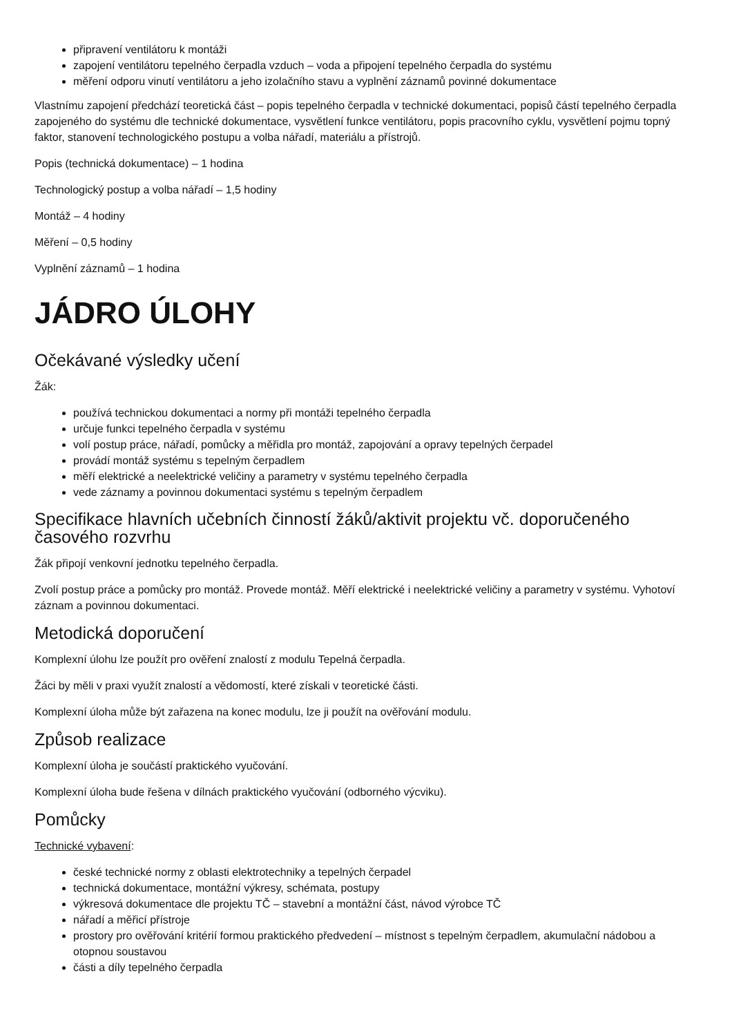připravení ventilátoru k montáži
zapojení ventilátoru tepelného čerpadla vzduch – voda a připojení tepelného čerpadla do systému
měření odporu vinutí ventilátoru a jeho izolačního stavu a vyplnění záznamů povinné dokumentace
Vlastnímu zapojení předchází teoretická část – popis tepelného čerpadla v technické dokumentaci, popisů částí tepelného čerpadla zapojeného do systému dle technické dokumentace, vysvětlení funkce ventilátoru, popis pracovního cyklu, vysvětlení pojmu topný faktor, stanovení technologického postupu a volba nářadí, materiálu a přístrojů.
Popis (technická dokumentace) – 1 hodina
Technologický postup a volba nářadí – 1,5 hodiny
Montáž – 4 hodiny
Měření – 0,5 hodiny
Vyplnění záznamů – 1 hodina
JÁDRO ÚLOHY
Očekávané výsledky učení
Žák:
používá technickou dokumentaci a normy při montáži tepelného čerpadla
určuje funkci tepelného čerpadla v systému
volí postup práce, nářadí, pomůcky a měřidla pro montáž, zapojování a opravy tepelných čerpadel
provádí montáž systému s tepelným čerpadlem
měří elektrické a neelektrické veličiny a parametry v systému tepelného čerpadla
vede záznamy a povinnou dokumentaci systému s tepelným čerpadlem
Specifikace hlavních učebních činností žáků/aktivit projektu vč. doporučeného časového rozvrhu
Žák připojí venkovní jednotku tepelného čerpadla.
Zvolí postup práce a pomůcky pro montáž. Provede montáž. Měří elektrické i neelektrické veličiny a parametry v systému. Vyhotoví záznam a povinnou dokumentaci.
Metodická doporučení
Komplexní úlohu lze použít pro ověření znalostí z modulu Tepelná čerpadla.
Žáci by měli v praxi využít znalostí a vědomostí, které získali v teoretické části.
Komplexní úloha může být zařazena na konec modulu, lze ji použít na ověřování modulu.
Způsob realizace
Komplexní úloha je součástí praktického vyučování.
Komplexní úloha bude řešena v dílnách praktického vyučování (odborného výcviku).
Pomůcky
Technické vybavení:
české technické normy z oblasti elektrotechniky a tepelných čerpadel
technická dokumentace, montážní výkresy, schémata, postupy
výkresová dokumentace dle projektu TČ – stavební a montážní část, návod výrobce TČ
nářadí a měřicí přístroje
prostory pro ověřování kritérií formou praktického předvedení – místnost s tepelným čerpadlem, akumulační nádobou a otopnou soustavou
části a díly tepelného čerpadla